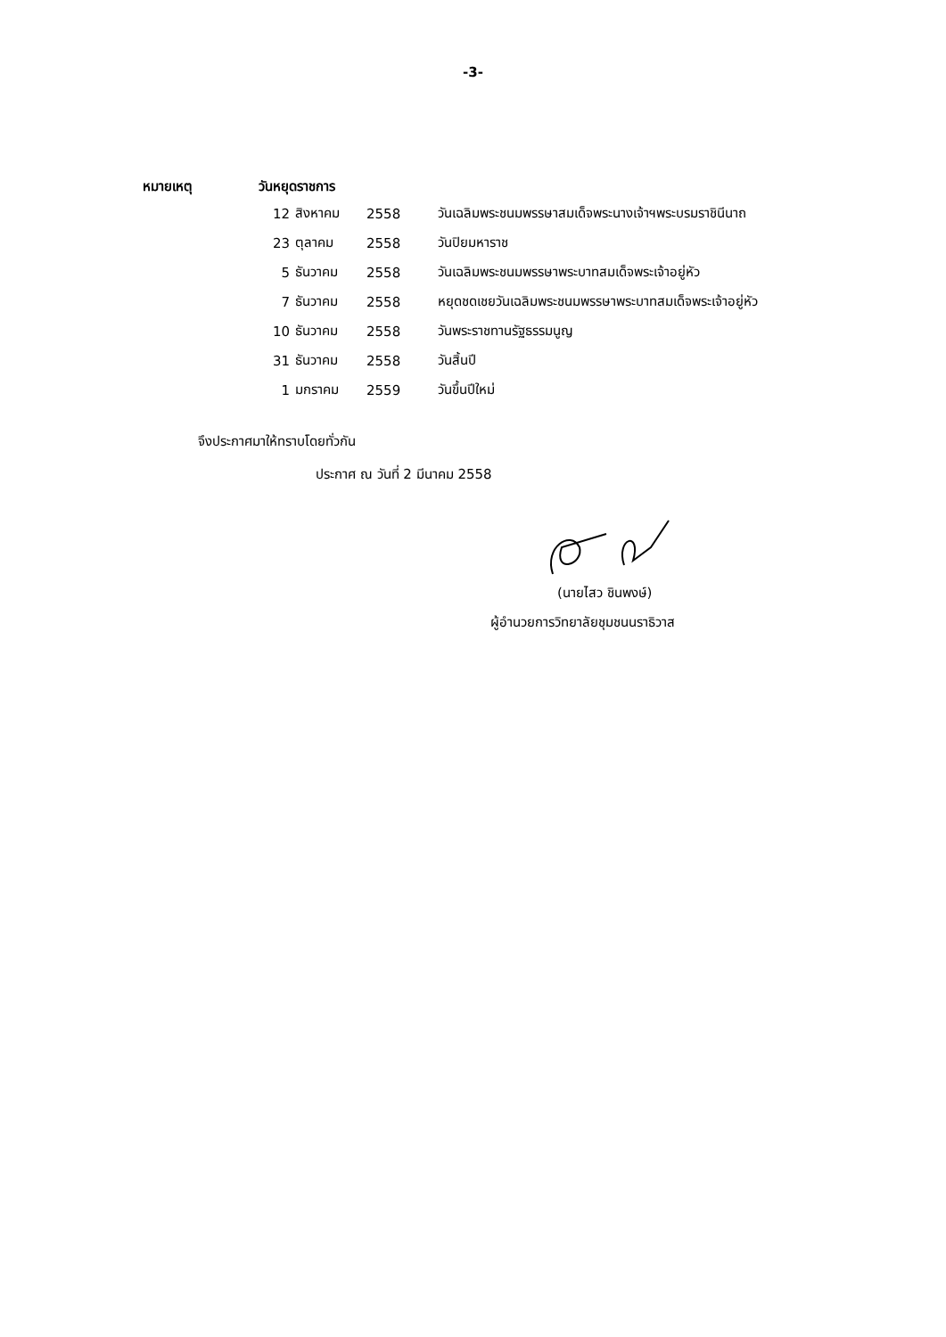-3-
หมายเหตุ วันหยุดราชการ
| 12 | สิงหาคม | 2558 | วันเฉลิมพระชนมพรรษาสมเด็จพระนางเจ้าฯพระบรมราชินีนาถ |
| 23 | ตุลาคม | 2558 | วันปิยมหาราช |
| 5 | ธันวาคม | 2558 | วันเฉลิมพระชนมพรรษาพระบาทสมเด็จพระเจ้าอยู่หัว |
| 7 | ธันวาคม | 2558 | หยุดชดเชยวันเฉลิมพระชนมพรรษาพระบาทสมเด็จพระเจ้าอยู่หัว |
| 10 | ธันวาคม | 2558 | วันพระราชทานรัฐธรรมนูญ |
| 31 | ธันวาคม | 2558 | วันสิ้นปี |
| 1 | มกราคม | 2559 | วันขึ้นปีใหม่ |
จึงประกาศมาให้ทราบโดยทั่วกัน
ประกาศ ณ วันที่ 2 มีนาคม 2558
(นายไสว ชินพงษ์)
ผู้อำนวยการวิทยาลัยชุมชนนราธิวาส